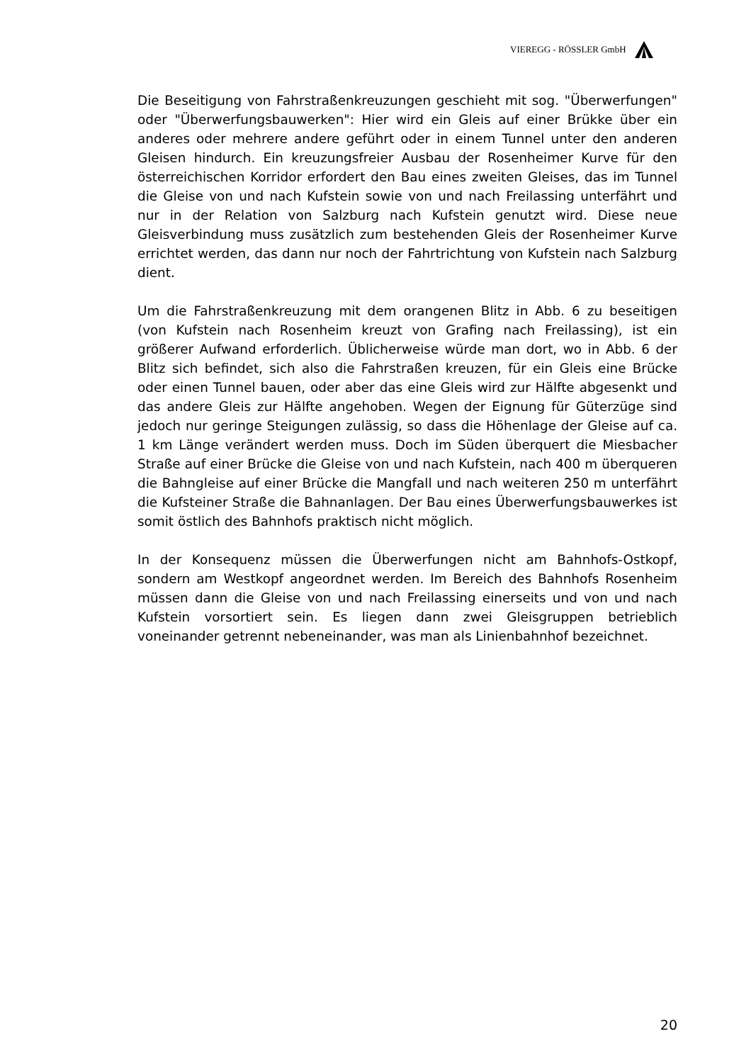VIEREGG - RÖSSLER GmbH
Die Beseitigung von Fahrstraßenkreuzungen geschieht mit sog. "Überwerfungen" oder "Überwerfungsbauwerken": Hier wird ein Gleis auf einer Brükke über ein anderes oder mehrere andere geführt oder in einem Tunnel unter den anderen Gleisen hindurch. Ein kreuzungsfreier Ausbau der Rosenheimer Kurve für den österreichischen Korridor erfordert den Bau eines zweiten Gleises, das im Tunnel die Gleise von und nach Kufstein sowie von und nach Freilassing unterfährt und nur in der Relation von Salzburg nach Kufstein genutzt wird. Diese neue Gleisverbindung muss zusätzlich zum bestehenden Gleis der Rosenheimer Kurve errichtet werden, das dann nur noch der Fahrtrichtung von Kufstein nach Salzburg dient.
Um die Fahrstraßenkreuzung mit dem orangenen Blitz in Abb. 6 zu beseitigen (von Kufstein nach Rosenheim kreuzt von Grafing nach Freilassing), ist ein größerer Aufwand erforderlich. Üblicherweise würde man dort, wo in Abb. 6 der Blitz sich befindet, sich also die Fahrstraßen kreuzen, für ein Gleis eine Brücke oder einen Tunnel bauen, oder aber das eine Gleis wird zur Hälfte abgesenkt und das andere Gleis zur Hälfte angehoben. Wegen der Eignung für Güterzüge sind jedoch nur geringe Steigungen zulässig, so dass die Höhenlage der Gleise auf ca. 1 km Länge verändert werden muss. Doch im Süden überquert die Miesbacher Straße auf einer Brücke die Gleise von und nach Kufstein, nach 400 m überqueren die Bahngleise auf einer Brücke die Mangfall und nach weiteren 250 m unterfährt die Kufsteiner Straße die Bahnanlagen. Der Bau eines Überwerfungsbauwerkes ist somit östlich des Bahnhofs praktisch nicht möglich.
In der Konsequenz müssen die Überwerfungen nicht am Bahnhofs-Ostkopf, sondern am Westkopf angeordnet werden. Im Bereich des Bahnhofs Rosenheim müssen dann die Gleise von und nach Freilassing einerseits und von und nach Kufstein vorsortiert sein. Es liegen dann zwei Gleisgruppen betrieblich voneinander getrennt nebeneinander, was man als Linienbahnhof bezeichnet.
20